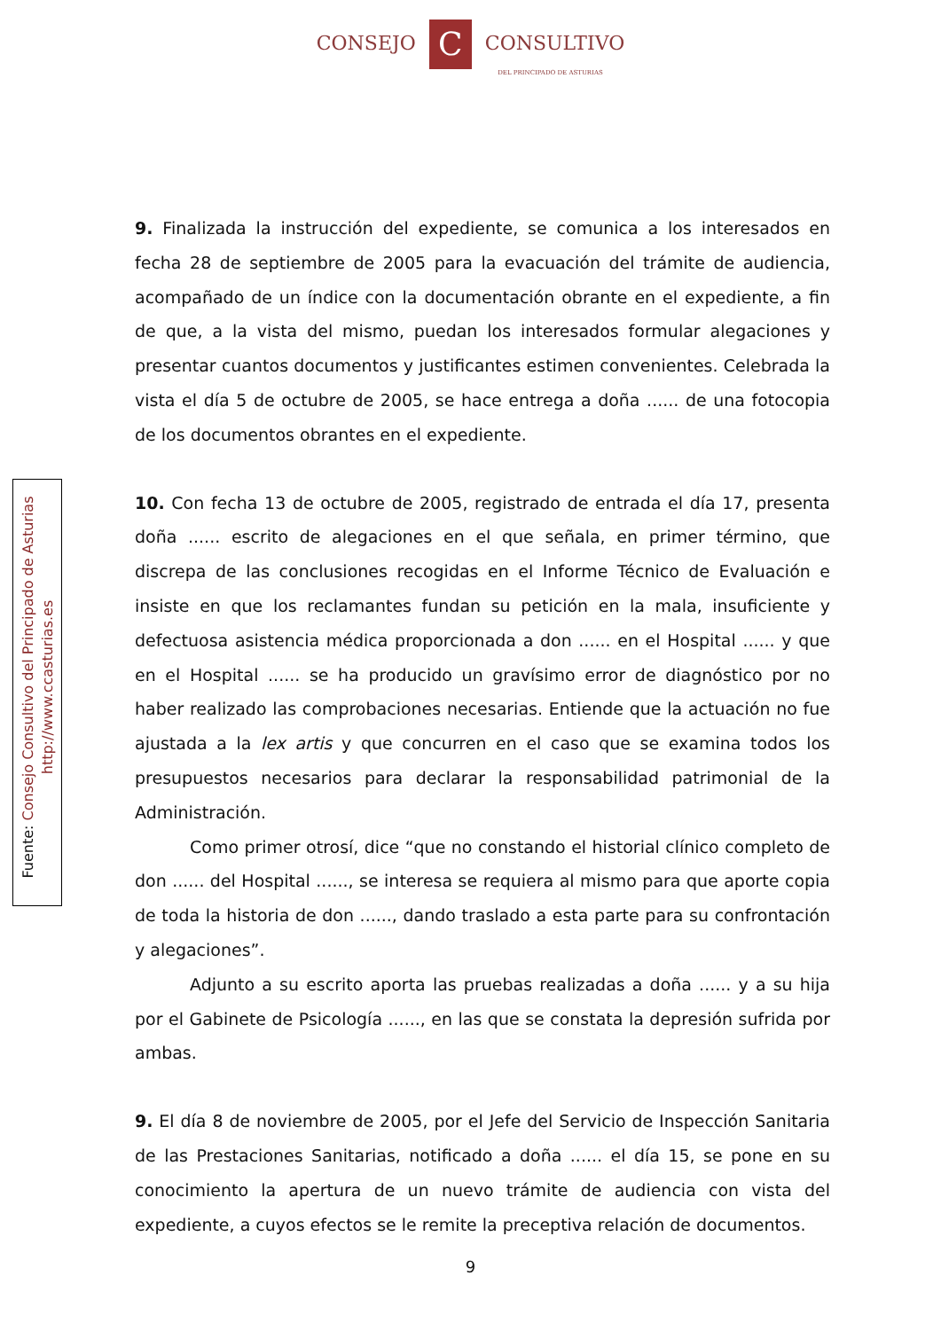CONSEJO C CONSULTIVO
DEL PRINCIPADO DE ASTURIAS
Fuente: Consejo Consultivo del Principado de Asturias
http://www.ccasturias.es
9. Finalizada la instrucción del expediente, se comunica a los interesados en fecha 28 de septiembre de 2005 para la evacuación del trámite de audiencia, acompañado de un índice con la documentación obrante en el expediente, a fin de que, a la vista del mismo, puedan los interesados formular alegaciones y presentar cuantos documentos y justificantes estimen convenientes. Celebrada la vista el día 5 de octubre de 2005, se hace entrega a doña ...... de una fotocopia de los documentos obrantes en el expediente.
10. Con fecha 13 de octubre de 2005, registrado de entrada el día 17, presenta doña ...... escrito de alegaciones en el que señala, en primer término, que discrepa de las conclusiones recogidas en el Informe Técnico de Evaluación e insiste en que los reclamantes fundan su petición en la mala, insuficiente y defectuosa asistencia médica proporcionada a don ...... en el Hospital ...... y que en el Hospital ...... se ha producido un gravísimo error de diagnóstico por no haber realizado las comprobaciones necesarias. Entiende que la actuación no fue ajustada a la lex artis y que concurren en el caso que se examina todos los presupuestos necesarios para declarar la responsabilidad patrimonial de la Administración.
Como primer otrosí, dice “que no constando el historial clínico completo de don ...... del Hospital ......, se interesa se requiera al mismo para que aporte copia de toda la historia de don ......, dando traslado a esta parte para su confrontación y alegaciones”.
Adjunto a su escrito aporta las pruebas realizadas a doña ...... y a su hija por el Gabinete de Psicología ......, en las que se constata la depresión sufrida por ambas.
9. El día 8 de noviembre de 2005, por el Jefe del Servicio de Inspección Sanitaria de las Prestaciones Sanitarias, notificado a doña ...... el día 15, se pone en su conocimiento la apertura de un nuevo trámite de audiencia con vista del expediente, a cuyos efectos se le remite la preceptiva relación de documentos.
9